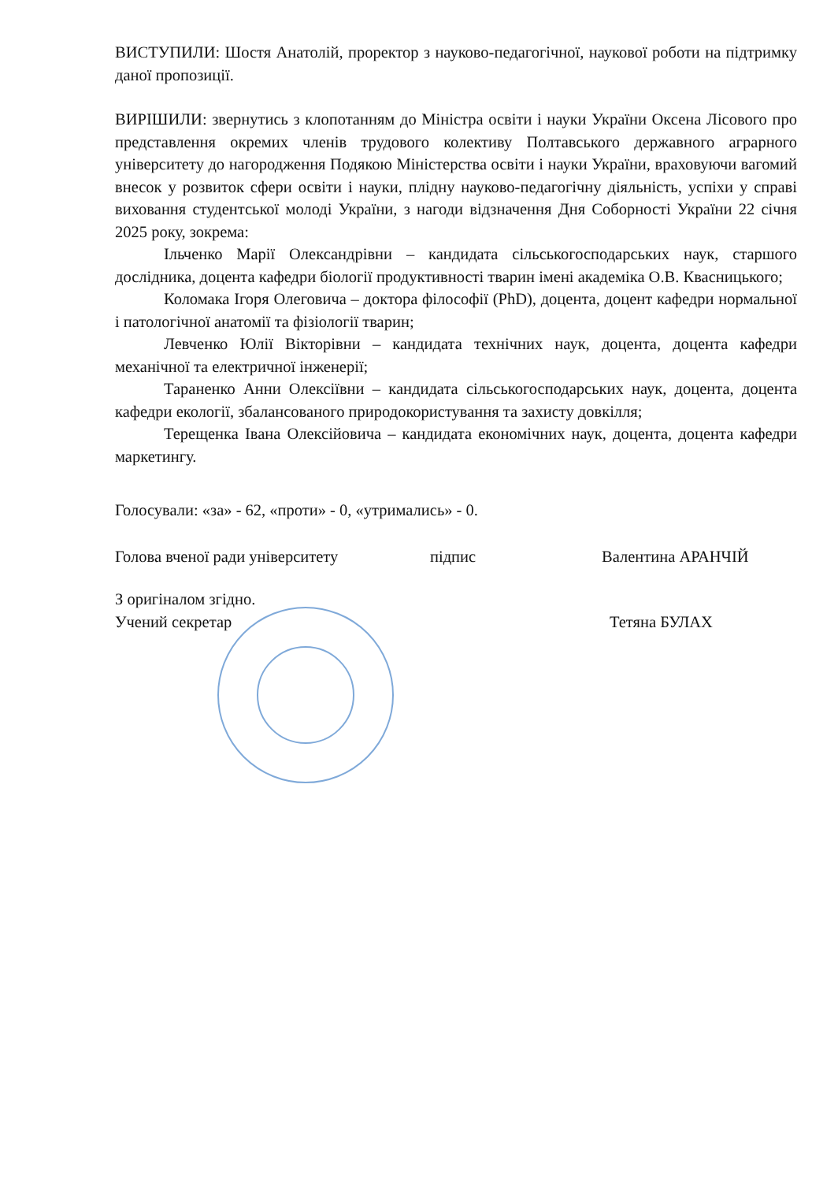ВИСТУПИЛИ: Шостя Анатолій, проректор з науково-педагогічної, наукової роботи на підтримку даної пропозиції.
ВИРІШИЛИ: звернутись з клопотанням до Міністра освіти і науки України Оксена Лісового про представлення окремих членів трудового колективу Полтавського державного аграрного університету до нагородження Подякою Міністерства освіти і науки України, враховуючи вагомий внесок у розвиток сфери освіти і науки, плідну науково-педагогічну діяльність, успіхи у справі виховання студентської молоді України, з нагоди відзначення Дня Соборності України 22 січня 2025 року, зокрема:
Ільченко Марії Олександрівни – кандидата сільськогосподарських наук, старшого дослідника, доцента кафедри біології продуктивності тварин імені академіка О.В. Квасницького;
Коломака Ігоря Олеговича – доктора філософії (PhD), доцента, доцент кафедри нормальної і патологічної анатомії та фізіології тварин;
Левченко Юлії Вікторівни – кандидата технічних наук, доцента, доцента кафедри механічної та електричної інженерії;
Тараненко Анни Олексіївни – кандидата сільськогосподарських наук, доцента, доцента кафедри екології, збалансованого природокористування та захисту довкілля;
Терещенка Івана Олексійовича – кандидата економічних наук, доцента, доцента кафедри маркетингу.
Голосували: «за» - 62, «проти» - 0, «утримались» - 0.
Голова вченої ради університету підпис Валентина АРАНЧІЙ
З оригіналом згідно.
Учений секретар Тетяна БУЛАХ